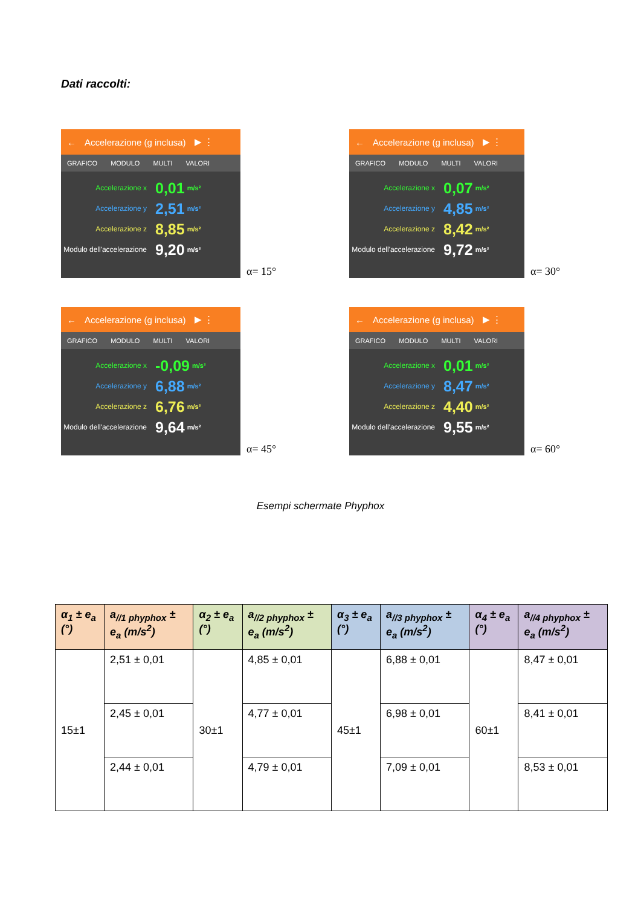Dati raccolti:
← Accelerazione (g inclusa) ▶ ⋮
GRAFICO MODULO MULTI VALORI
Accelerazione x 0,01 m/s²
Accelerazione y 2,51 m/s²
Accelerazione z 8,85 m/s²
Modulo dell'accelerazione 9,20 m/s²
α= 15°
← Accelerazione (g inclusa) ▶ ⋮
GRAFICO MODULO MULTI VALORI
Accelerazione x 0,07 m/s²
Accelerazione y 4,85 m/s²
Accelerazione z 8,42 m/s²
Modulo dell'accelerazione 9,72 m/s²
α= 30°
← Accelerazione (g inclusa) ▶ ⋮
GRAFICO MODULO MULTI VALORI
Accelerazione x -0,09 m/s²
Accelerazione y 6,88 m/s²
Accelerazione z 6,76 m/s²
Modulo dell'accelerazione 9,64 m/s²
α= 45°
← Accelerazione (g inclusa) ▶ ⋮
GRAFICO MODULO MULTI VALORI
Accelerazione x 0,01 m/s²
Accelerazione y 8,47 m/s²
Accelerazione z 4,40 m/s²
Modulo dell'accelerazione 9,55 m/s²
α= 60°
Esempi schermate Phyphox
| α<sub>1</sub> ± e<sub>a</sub> (°) | a<sub>//1 phyphox</sub> ± e<sub>a</sub> (m/s<sup>2</sup>) | α<sub>2</sub> ± e<sub>a</sub> (°) | a<sub>//2 phyphox</sub> ± e<sub>a</sub> (m/s<sup>2</sup>) | α<sub>3</sub> ± e<sub>a</sub> (°) | a<sub>//3 phyphox</sub> ± e<sub>a</sub> (m/s<sup>2</sup>) | α<sub>4</sub> ± e<sub>a</sub> (°) | a<sub>//4 phyphox</sub> ± e<sub>a</sub> (m/s<sup>2</sup>) |
| --- | --- | --- | --- | --- | --- | --- | --- |
| 15±1 | 2,51 ± 0,01 | 30±1 | 4,85 ± 0,01 | 45±1 | 6,88 ± 0,01 | 60±1 | 8,47 ± 0,01 |
| | 2,45 ± 0,01 | | 4,77 ± 0,01 | | 6,98 ± 0,01 | | 8,41 ± 0,01 |
| | 2,44 ± 0,01 | | 4,79 ± 0,01 | | 7,09 ± 0,01 | | 8,53 ± 0,01 |